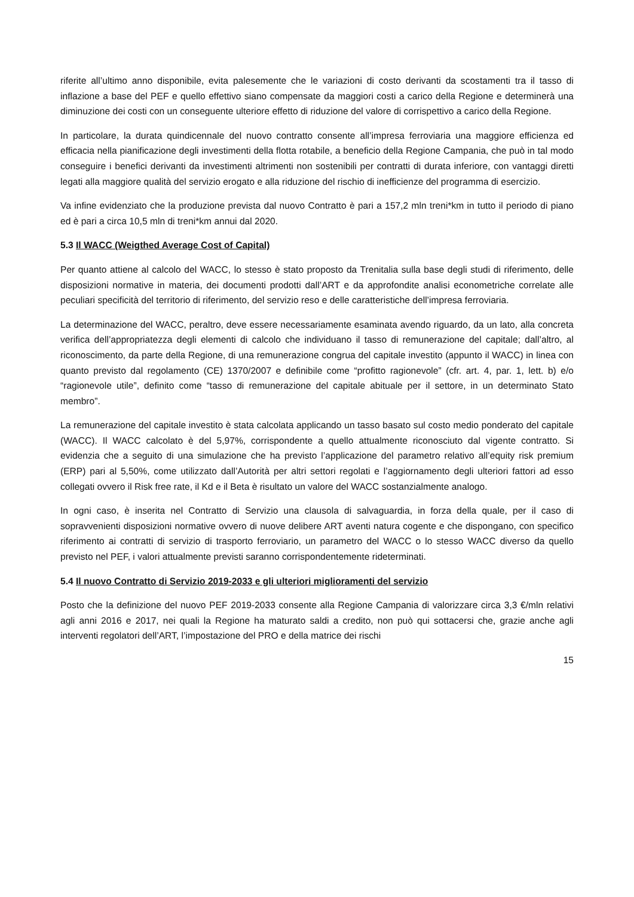riferite all’ultimo anno disponibile, evita palesemente che le variazioni di costo derivanti da scostamenti tra il tasso di inflazione a base del PEF e quello effettivo siano compensate da maggiori costi a carico della Regione e determinerà una diminuzione dei costi con un conseguente ulteriore effetto di riduzione del valore di corrispettivo a carico della Regione.
In particolare, la durata quindicennale del nuovo contratto consente all’impresa ferroviaria una maggiore efficienza ed efficacia nella pianificazione degli investimenti della flotta rotabile, a beneficio della Regione Campania, che può in tal modo conseguire i benefici derivanti da investimenti altrimenti non sostenibili per contratti di durata inferiore, con vantaggi diretti legati alla maggiore qualità del servizio erogato e alla riduzione del rischio di inefficienze del programma di esercizio.
Va infine evidenziato che la produzione prevista dal nuovo Contratto è pari a 157,2 mln treni*km in tutto il periodo di piano ed è pari a circa 10,5 mln di treni*km annui dal 2020.
5.3 Il WACC (Weigthed Average Cost of Capital)
Per quanto attiene al calcolo del WACC, lo stesso è stato proposto da Trenitalia sulla base degli studi di riferimento, delle disposizioni normative in materia, dei documenti prodotti dall’ART e da approfondite analisi econometriche correlate alle peculiari specificità del territorio di riferimento, del servizio reso e delle caratteristiche dell’impresa ferroviaria.
La determinazione del WACC, peraltro, deve essere necessariamente esaminata avendo riguardo, da un lato, alla concreta verifica dell’appropriatezza degli elementi di calcolo che individuano il tasso di remunerazione del capitale; dall’altro, al riconoscimento, da parte della Regione, di una remunerazione congrua del capitale investito (appunto il WACC) in linea con quanto previsto dal regolamento (CE) 1370/2007 e definibile come “profitto ragionevole” (cfr. art. 4, par. 1, lett. b) e/o “ragionevole utile”, definito come “tasso di remunerazione del capitale abituale per il settore, in un determinato Stato membro”.
La remunerazione del capitale investito è stata calcolata applicando un tasso basato sul costo medio ponderato del capitale (WACC). Il WACC calcolato è del 5,97%, corrispondente a quello attualmente riconosciuto dal vigente contratto. Si evidenzia che a seguito di una simulazione che ha previsto l’applicazione del parametro relativo all’equity risk premium (ERP) pari al 5,50%, come utilizzato dall’Autorità per altri settori regolati e l’aggiornamento degli ulteriori fattori ad esso collegati ovvero il Risk free rate, il Kd e il Beta è risultato un valore del WACC sostanzialmente analogo.
In ogni caso, è inserita nel Contratto di Servizio una clausola di salvaguardia, in forza della quale, per il caso di sopravvenienti disposizioni normative ovvero di nuove delibere ART aventi natura cogente e che dispongano, con specifico riferimento ai contratti di servizio di trasporto ferroviario, un parametro del WACC o lo stesso WACC diverso da quello previsto nel PEF, i valori attualmente previsti saranno corrispondentemente rideterminati.
5.4 Il nuovo Contratto di Servizio 2019-2033 e gli ulteriori miglioramenti del servizio
Posto che la definizione del nuovo PEF 2019-2033 consente alla Regione Campania di valorizzare circa 3,3 €/mln relativi agli anni 2016 e 2017, nei quali la Regione ha maturato saldi a credito, non può qui sottacersi che, grazie anche agli interventi regolatori dell’ART, l’impostazione del PRO e della matrice dei rischi
15